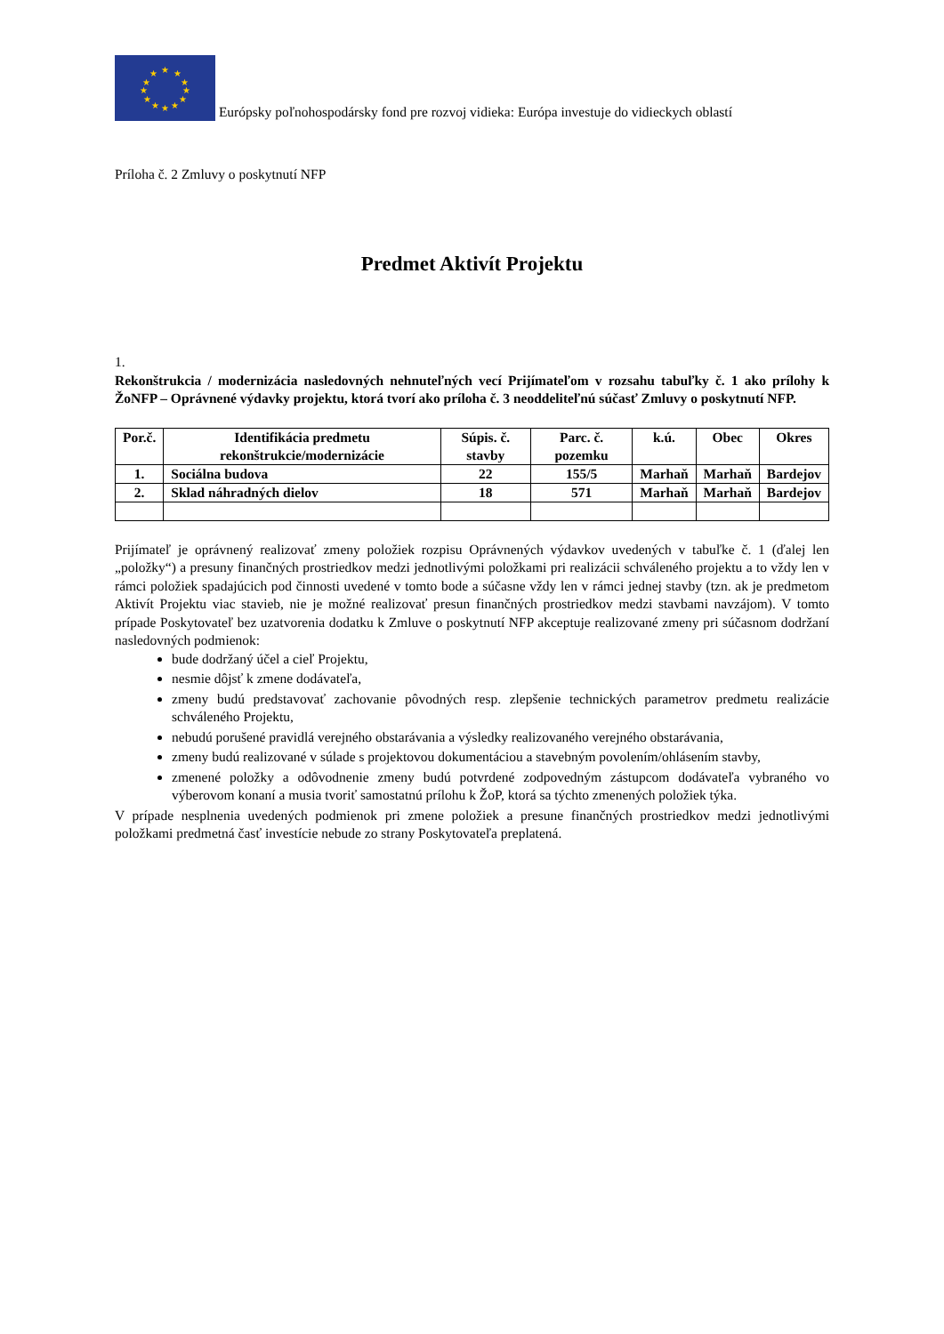★
★
★
★
★
★
★
★
★
★
★
★
Európsky poľnohospodársky fond pre rozvoj vidieka: Európa investuje do vidieckych oblastí
Príloha č. 2 Zmluvy o poskytnutí NFP
Predmet Aktivít Projektu
1.
Rekonštrukcia / modernizácia nasledovných nehnuteľných vecí Prijímateľom v rozsahu tabuľky č. 1 ako prílohy k ŽoNFP – Oprávnené výdavky projektu, ktorá tvorí ako príloha č. 3 neoddeliteľnú súčasť Zmluvy o poskytnutí NFP.
| Por.č. | Identifikácia predmetu rekonštrukcie/modernizácie | Súpis. č. stavby | Parc. č. pozemku | k.ú. | Obec | Okres |
| --- | --- | --- | --- | --- | --- | --- |
| 1. | Sociálna budova | 22 | 155/5 | Marhaň | Marhaň | Bardejov |
| 2. | Sklad náhradných dielov | 18 | 571 | Marhaň | Marhaň | Bardejov |
Prijímateľ je oprávnený realizovať zmeny položiek rozpisu Oprávnených výdavkov uvedených v tabuľke č. 1 (ďalej len „položky“) a presuny finančných prostriedkov medzi jednotlivými položkami pri realizácii schváleného projektu a to vždy len v rámci položiek spadajúcich pod činnosti uvedené v tomto bode a súčasne vždy len v rámci jednej stavby (tzn. ak je predmetom Aktivít Projektu viac stavieb, nie je možné realizovať presun finančných prostriedkov medzi stavbami navzájom). V tomto prípade Poskytovateľ bez uzatvorenia dodatku k Zmluve o poskytnutí NFP akceptuje realizované zmeny pri súčasnom dodržaní nasledovných podmienok:
bude dodržaný účel a cieľ Projektu,
nesmie dôjsť k zmene dodávateľa,
zmeny budú predstavovať zachovanie pôvodných resp. zlepšenie technických parametrov predmetu realizácie schváleného Projektu,
nebudú porušené pravidlá verejného obstarávania a výsledky realizovaného verejného obstarávania,
zmeny budú realizované v súlade s projektovou dokumentáciou a stavebným povolením/ohlásením stavby,
zmenené položky a odôvodnenie zmeny budú potvrdené zodpovedným zástupcom dodávateľa vybraného vo výberovom konaní a musia tvoriť samostatnú prílohu k ŽoP, ktorá sa týchto zmenených položiek týka.
V prípade nesplnenia uvedených podmienok pri zmene položiek a presune finančných prostriedkov medzi jednotlivými položkami predmetná časť investície nebude zo strany Poskytovateľa preplatená.